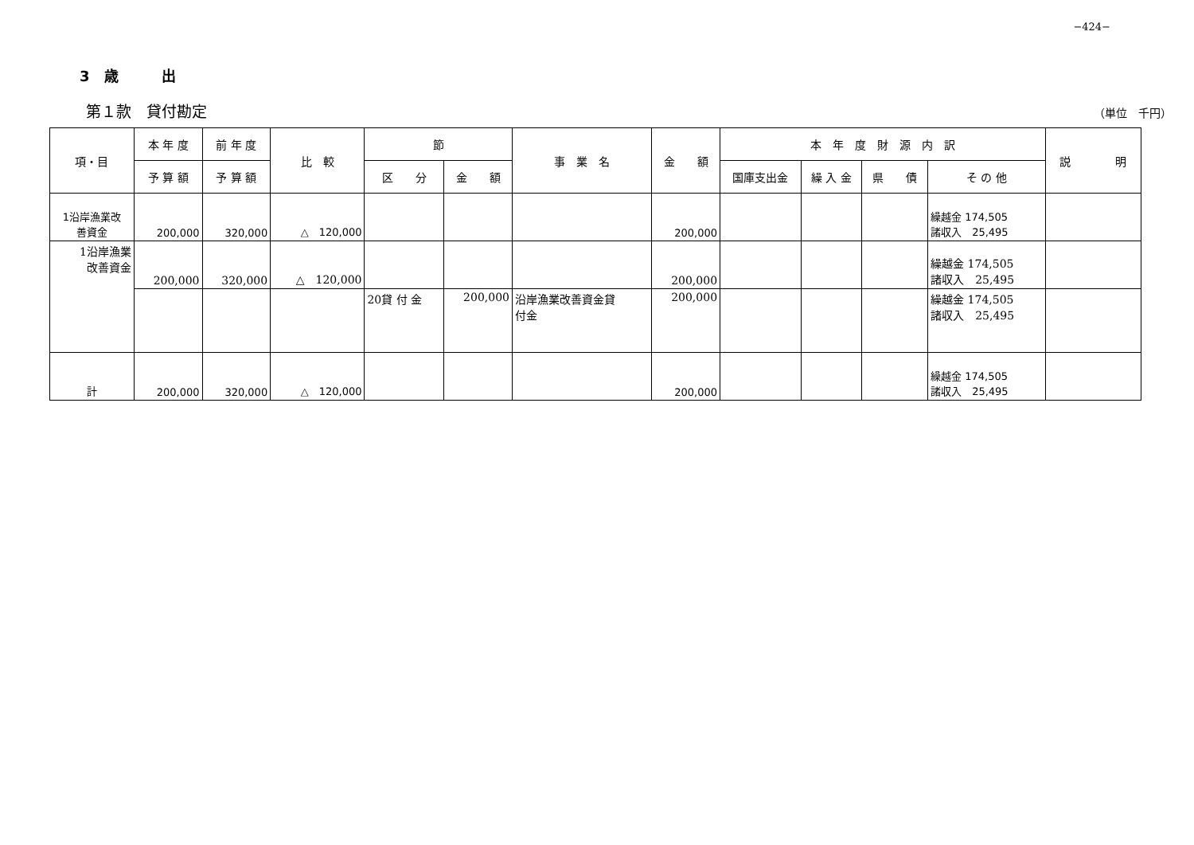−424−
3　歳　　　出
第１款　貸付勘定 （単位　千円）
| 項・目 | 本 年 度 | 前 年 度 | 比 較 | 節 | | 事 業 名 | 金 額 | 本 年 度 財 源 内 訳 | | | | 説 明 |
| --- | --- | --- | --- | --- | --- | --- | --- | --- | --- | --- | --- | --- |
| | 予 算 額 | 予 算 額 | | 区 分 | 金 額 | | | 国庫支出金 | 繰 入 金 | 県 債 | そ の 他 | |
| 1沿岸漁業改 善資金 | 200,000 | 320,000 | △ 120,000 | | | | 200,000 | | | | 繰越金 174,505 諸収入 25,495 | |
| 1沿岸漁業 改善資金 | 200,000 | 320,000 | △ 120,000 | | | | 200,000 | | | | 繰越金 174,505 諸収入 25,495 | |
| | | | | 20貸 付 金 | 200,000 | 沿岸漁業改善資金貸 付金 | 200,000 | | | | 繰越金 174,505 諸収入 25,495 | |
| 計 | 200,000 | 320,000 | △ 120,000 | | | | 200,000 | | | | 繰越金 174,505 諸収入 25,495 | |